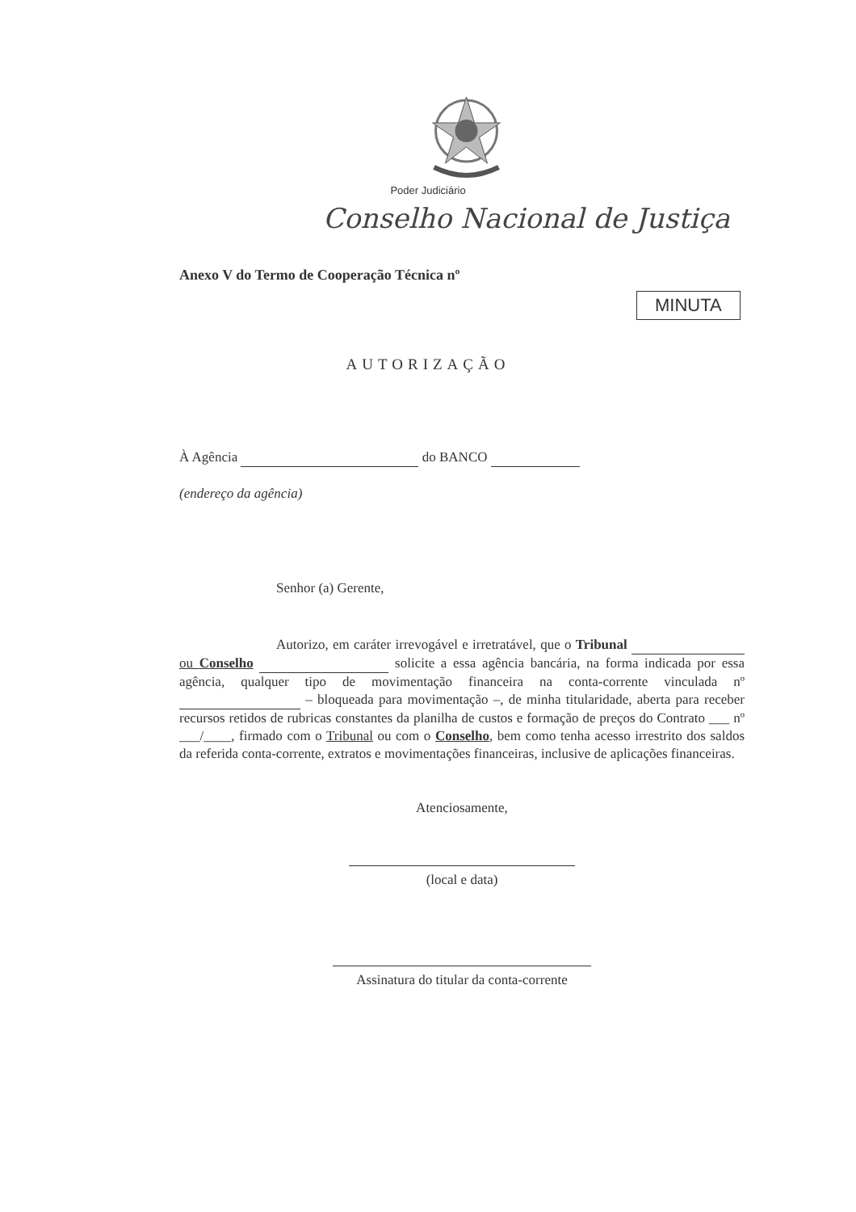Poder Judiciário
Conselho Nacional de Justiça
Anexo V do Termo de Cooperação Técnica nº
MINUTA
AUTORIZAÇÃO
À Agência do BANCO
(endereço da agência)
Senhor (a) Gerente,
Autorizo, em caráter irrevogável e irretratável, que o Tribunal ou Conselho solicite a essa agência bancária, na forma indicada por essa agência, qualquer tipo de movimentação financeira na conta-corrente vinculada nº – bloqueada para movimentação –, de minha titularidade, aberta para receber recursos retidos de rubricas constantes da planilha de custos e formação de preços do Contrato ___ nº ___/____, firmado com o Tribunal ou com o Conselho, bem como tenha acesso irrestrito dos saldos da referida conta-corrente, extratos e movimentações financeiras, inclusive de aplicações financeiras.
Atenciosamente,
(local e data)
Assinatura do titular da conta-corrente